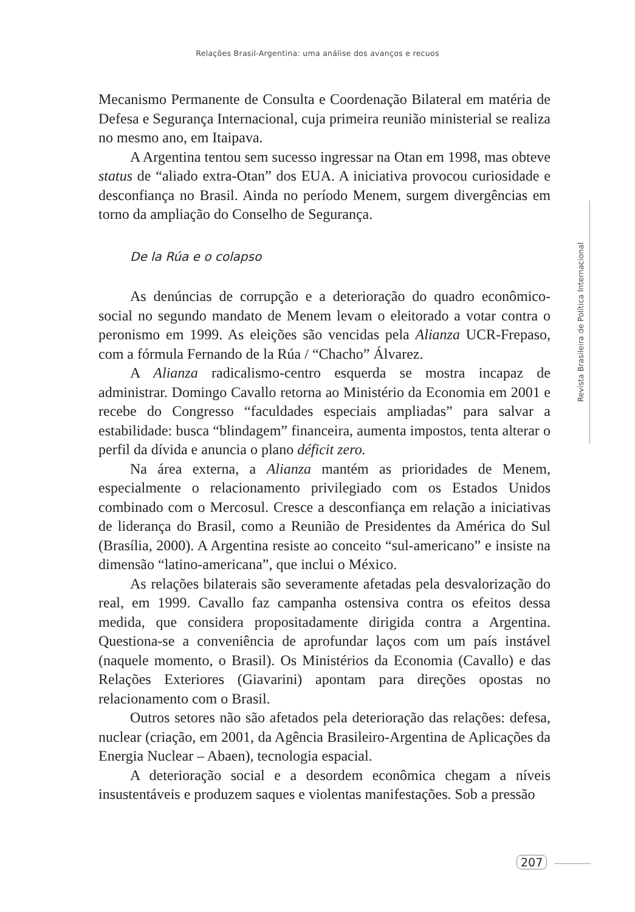Relações Brasil-Argentina: uma análise dos avanços e recuos
Mecanismo Permanente de Consulta e Coordenação Bilateral em matéria de Defesa e Segurança Internacional, cuja primeira reunião ministerial se realiza no mesmo ano, em Itaipava.
A Argentina tentou sem sucesso ingressar na Otan em 1998, mas obteve status de “aliado extra-Otan” dos EUA. A iniciativa provocou curiosidade e desconfiança no Brasil. Ainda no período Menem, surgem divergências em torno da ampliação do Conselho de Segurança.
De la Rúa e o colapso
As denúncias de corrupção e a deterioração do quadro econômico-social no segundo mandato de Menem levam o eleitorado a votar contra o peronismo em 1999. As eleições são vencidas pela Alianza UCR-Frepaso, com a fórmula Fernando de la Rúa / “Chacho” Álvarez.
A Alianza radicalismo-centro esquerda se mostra incapaz de administrar. Domingo Cavallo retorna ao Ministério da Economia em 2001 e recebe do Congresso “faculdades especiais ampliadas” para salvar a estabilidade: busca “blindagem” financeira, aumenta impostos, tenta alterar o perfil da dívida e anuncia o plano déficit zero.
Na área externa, a Alianza mantém as prioridades de Menem, especialmente o relacionamento privilegiado com os Estados Unidos combinado com o Mercosul. Cresce a desconfiança em relação a iniciativas de liderança do Brasil, como a Reunião de Presidentes da América do Sul (Brasília, 2000). A Argentina resiste ao conceito “sul-americano” e insiste na dimensão “latino-americana”, que inclui o México.
As relações bilaterais são severamente afetadas pela desvalorização do real, em 1999. Cavallo faz campanha ostensiva contra os efeitos dessa medida, que considera propositadamente dirigida contra a Argentina. Questiona-se a conveniência de aprofundar laços com um país instável (naquele momento, o Brasil). Os Ministérios da Economia (Cavallo) e das Relações Exteriores (Giavarini) apontam para direções opostas no relacionamento com o Brasil.
Outros setores não são afetados pela deterioração das relações: defesa, nuclear (criação, em 2001, da Agência Brasileiro-Argentina de Aplicações da Energia Nuclear – Abaen), tecnologia espacial.
A deterioração social e a desordem econômica chegam a níveis insustentáveis e produzem saques e violentas manifestações. Sob a pressão
Revista Brasileira de Política Internacional
207